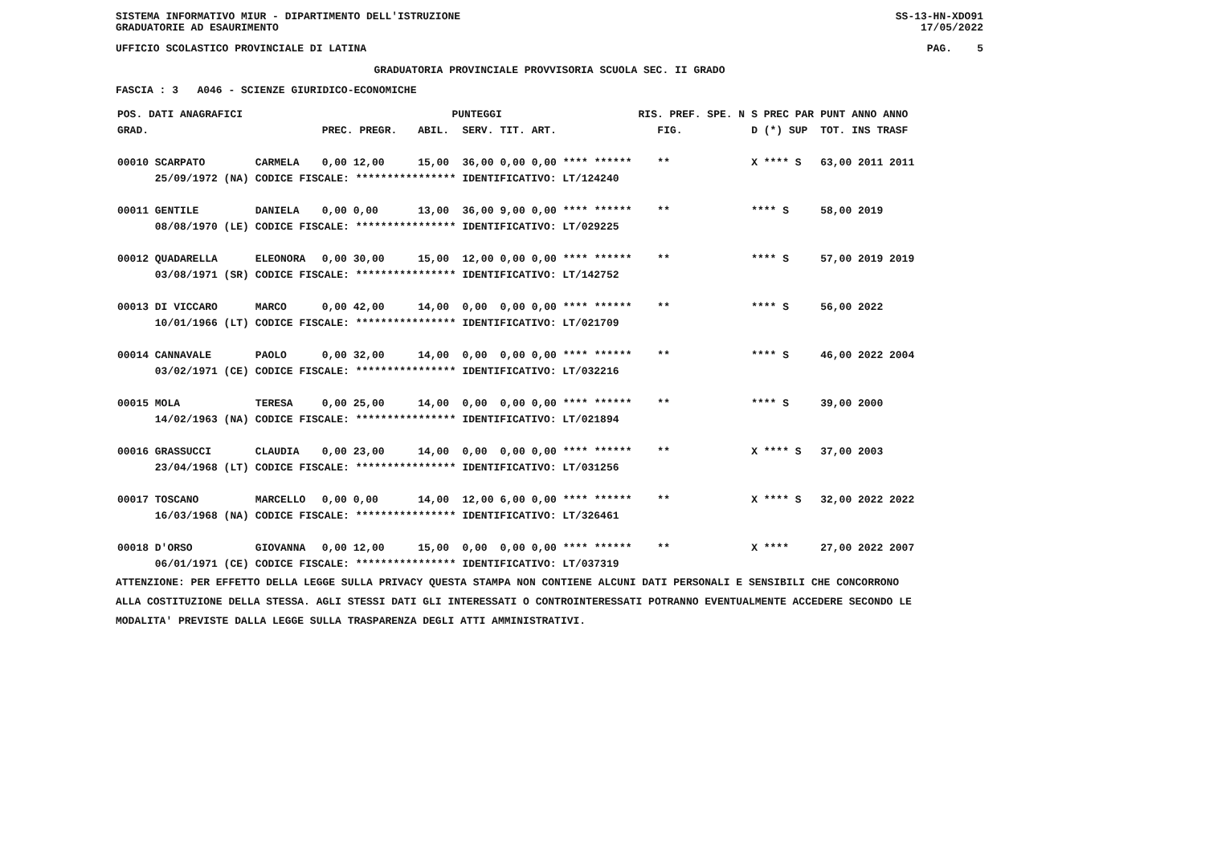SISTEMA INFORMATIVO MIUR - DIPARTIMENTO DELL'ISTRUZIONE SS-13-HN-XDO91
GRADUATORIE AD ESAURIMENTO 17/05/2022
UFFICIO SCOLASTICO PROVINCIALE DI LATINA PAG. 5
GRADUATORIA PROVINCIALE PROVVISORIA SCUOLA SEC. II GRADO
FASCIA : 3 A046 - SCIENZE GIURIDICO-ECONOMICHE
| POS. DATI ANAGRAFICI | | PUNTEGGI | | | | | RIS. PREF. SPE. N | | S PREC PAR | PUNT ANNO ANNO |
| --- | --- | --- | --- | --- | --- | --- | --- | --- | --- | --- |
| GRAD. | | PREC. PREGR. | ABIL. | SERV. | TIT. | ART. | | FIG. | D (*) SUP | TOT. INS TRASF |
| 00010 SCARPATO | CARMELA | 0,00 12,00 | 15,00 | 36,00 | 0,00 | 0,00 **** ****** | | ** | X **** S | 63,00 2011 2011 |
| 25/09/1972 (NA) | CODICE FISCALE: **************** | | | IDENTIFICATIVO: LT/124240 | | | | | | |
| 00011 GENTILE | DANIELA | 0,00 0,00 | 13,00 | 36,00 | 9,00 | 0,00 **** ****** | | ** | **** S | 58,00 2019 |
| 08/08/1970 (LE) | CODICE FISCALE: **************** | | | IDENTIFICATIVO: LT/029225 | | | | | | |
| 00012 QUADARELLA | ELEONORA | 0,00 30,00 | 15,00 | 12,00 | 0,00 | 0,00 **** ****** | | ** | **** S | 57,00 2019 2019 |
| 03/08/1971 (SR) | CODICE FISCALE: **************** | | | IDENTIFICATIVO: LT/142752 | | | | | | |
| 00013 DI VICCARO | MARCO | 0,00 42,00 | 14,00 | 0,00 | 0,00 | 0,00 **** ****** | | ** | **** S | 56,00 2022 |
| 10/01/1966 (LT) | CODICE FISCALE: **************** | | | IDENTIFICATIVO: LT/021709 | | | | | | |
| 00014 CANNAVALE | PAOLO | 0,00 32,00 | 14,00 | 0,00 | 0,00 | 0,00 **** ****** | | ** | **** S | 46,00 2022 2004 |
| 03/02/1971 (CE) | CODICE FISCALE: **************** | | | IDENTIFICATIVO: LT/032216 | | | | | | |
| 00015 MOLA | TERESA | 0,00 25,00 | 14,00 | 0,00 | 0,00 | 0,00 **** ****** | | ** | **** S | 39,00 2000 |
| 14/02/1963 (NA) | CODICE FISCALE: **************** | | | IDENTIFICATIVO: LT/021894 | | | | | | |
| 00016 GRASSUCCI | CLAUDIA | 0,00 23,00 | 14,00 | 0,00 | 0,00 | 0,00 **** ****** | | ** | X **** S | 37,00 2003 |
| 23/04/1968 (LT) | CODICE FISCALE: **************** | | | IDENTIFICATIVO: LT/031256 | | | | | | |
| 00017 TOSCANO | MARCELLO | 0,00 0,00 | 14,00 | 12,00 | 6,00 | 0,00 **** ****** | | ** | X **** S | 32,00 2022 2022 |
| 16/03/1968 (NA) | CODICE FISCALE: **************** | | | IDENTIFICATIVO: LT/326461 | | | | | | |
| 00018 D'ORSO | GIOVANNA | 0,00 12,00 | 15,00 | 0,00 | 0,00 | 0,00 **** ****** | | ** | X **** | 27,00 2022 2007 |
| 06/01/1971 (CE) | CODICE FISCALE: **************** | | | IDENTIFICATIVO: LT/037319 | | | | | | |
ATTENZIONE: PER EFFETTO DELLA LEGGE SULLA PRIVACY QUESTA STAMPA NON CONTIENE ALCUNI DATI PERSONALI E SENSIBILI CHE CONCORRONO
ALLA COSTITUZIONE DELLA STESSA. AGLI STESSI DATI GLI INTERESSATI O CONTROINTERESSATI POTRANNO EVENTUALMENTE ACCEDERE SECONDO LE
MODALITA' PREVISTE DALLA LEGGE SULLA TRASPARENZA DEGLI ATTI AMMINISTRATIVI.